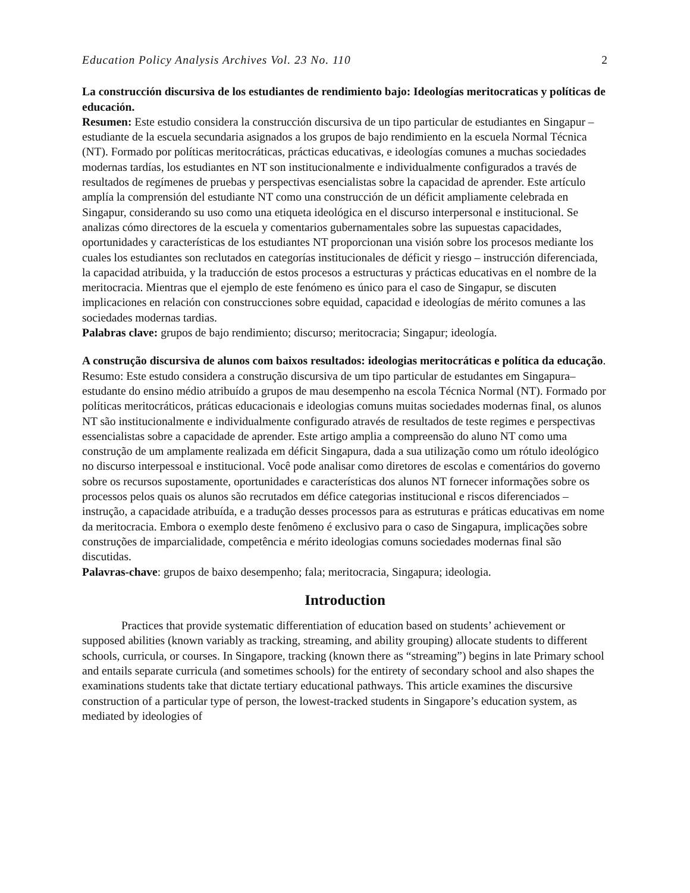Education Policy Analysis Archives Vol. 23 No. 110 2
La construcción discursiva de los estudiantes de rendimiento bajo: Ideologías meritocraticas y políticas de educación.
Resumen: Este estudio considera la construcción discursiva de un tipo particular de estudiantes en Singapur – estudiante de la escuela secundaria asignados a los grupos de bajo rendimiento en la escuela Normal Técnica (NT). Formado por políticas meritocráticas, prácticas educativas, e ideologías comunes a muchas sociedades modernas tardías, los estudiantes en NT son institucionalmente e individualmente configurados a través de resultados de regímenes de pruebas y perspectivas esencialistas sobre la capacidad de aprender. Este artículo amplía la comprensión del estudiante NT como una construcción de un déficit ampliamente celebrada en Singapur, considerando su uso como una etiqueta ideológica en el discurso interpersonal e institucional. Se analizas cómo directores de la escuela y comentarios gubernamentales sobre las supuestas capacidades, oportunidades y características de los estudiantes NT proporcionan una visión sobre los procesos mediante los cuales los estudiantes son reclutados en categorías institucionales de déficit y riesgo – instrucción diferenciada, la capacidad atribuida, y la traducción de estos procesos a estructuras y prácticas educativas en el nombre de la meritocracia. Mientras que el ejemplo de este fenómeno es único para el caso de Singapur, se discuten implicaciones en relación con construcciones sobre equidad, capacidad e ideologías de mérito comunes a las sociedades modernas tardias.
Palabras clave: grupos de bajo rendimiento; discurso; meritocracia; Singapur; ideología.
A construção discursiva de alunos com baixos resultados: ideologias meritocráticas e política da educação.
Resumo: Este estudo considera a construção discursiva de um tipo particular de estudantes em Singapura– estudante do ensino médio atribuído a grupos de mau desempenho na escola Técnica Normal (NT). Formado por políticas meritocráticos, práticas educacionais e ideologias comuns muitas sociedades modernas final, os alunos NT são institucionalmente e individualmente configurado através de resultados de teste regimes e perspectivas essencialistas sobre a capacidade de aprender. Este artigo amplia a compreensão do aluno NT como uma construção de um amplamente realizada em déficit Singapura, dada a sua utilização como um rótulo ideológico no discurso interpessoal e institucional. Você pode analisar como diretores de escolas e comentários do governo sobre os recursos supostamente, oportunidades e características dos alunos NT fornecer informações sobre os processos pelos quais os alunos são recrutados em défice categorias institucional e riscos diferenciados – instrução, a capacidade atribuída, e a tradução desses processos para as estruturas e práticas educativas em nome da meritocracia. Embora o exemplo deste fenômeno é exclusivo para o caso de Singapura, implicações sobre construções de imparcialidade, competência e mérito ideologias comuns sociedades modernas final são discutidas.
Palavras-chave: grupos de baixo desempenho; fala; meritocracia, Singapura; ideologia.
Introduction
Practices that provide systematic differentiation of education based on students’ achievement or supposed abilities (known variably as tracking, streaming, and ability grouping) allocate students to different schools, curricula, or courses. In Singapore, tracking (known there as “streaming”) begins in late Primary school and entails separate curricula (and sometimes schools) for the entirety of secondary school and also shapes the examinations students take that dictate tertiary educational pathways. This article examines the discursive construction of a particular type of person, the lowest-tracked students in Singapore’s education system, as mediated by ideologies of